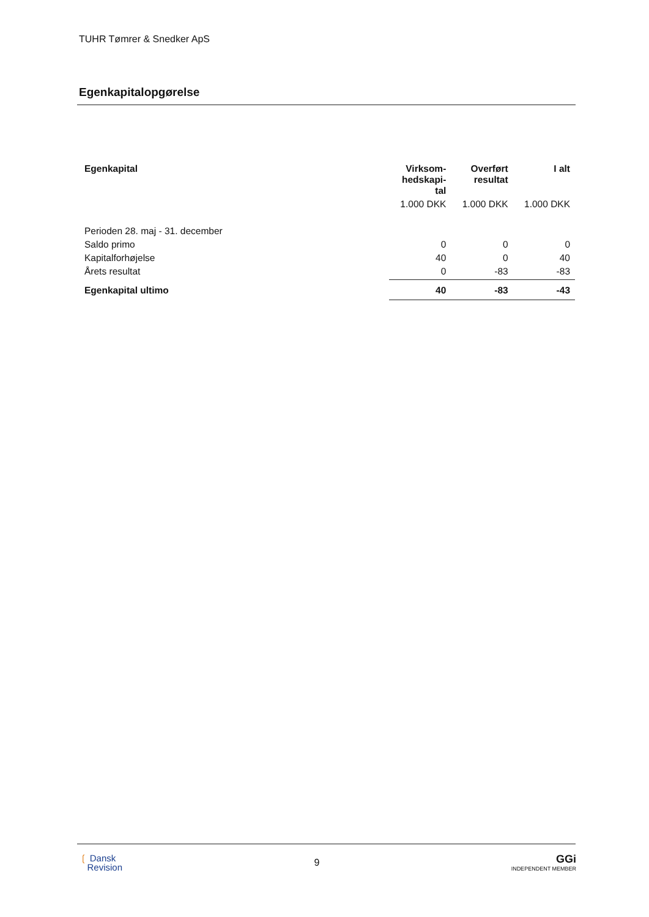TUHR Tømrer & Snedker ApS
Egenkapitalopgørelse
| Egenkapital | Virksom- hedskapi- tal | Overført resultat | I alt |
| --- | --- | --- | --- |
| | 1.000 DKK | 1.000 DKK | 1.000 DKK |
| Perioden 28. maj - 31. december | | | |
| Saldo primo | 0 | 0 | 0 |
| Kapitalforhøjelse | 40 | 0 | 40 |
| Årets resultat | 0 | -83 | -83 |
| Egenkapital ultimo | 40 | -83 | -43 |
❲ Dansk
Revision
9
GGi
INDEPENDENT MEMBER